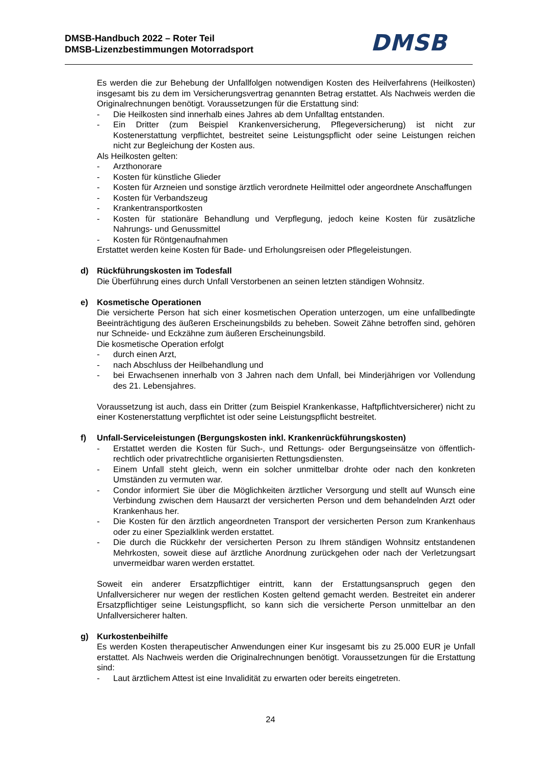DMSB-Handbuch 2022 – Roter Teil
DMSB-Lizenzbestimmungen Motorradsport
DMSB
Es werden die zur Behebung der Unfallfolgen notwendigen Kosten des Heilverfahrens (Heilkosten) insgesamt bis zu dem im Versicherungsvertrag genannten Betrag erstattet. Als Nachweis werden die Originalrechnungen benötigt. Voraussetzungen für die Erstattung sind:
- Die Heilkosten sind innerhalb eines Jahres ab dem Unfalltag entstanden.
- Ein Dritter (zum Beispiel Krankenversicherung, Pflegeversicherung) ist nicht zur Kostenerstattung verpflichtet, bestreitet seine Leistungspflicht oder seine Leistungen reichen nicht zur Begleichung der Kosten aus.
Als Heilkosten gelten:
- Arzthonorare
- Kosten für künstliche Glieder
- Kosten für Arzneien und sonstige ärztlich verordnete Heilmittel oder angeordnete Anschaffungen
- Kosten für Verbandszeug
- Krankentransportkosten
- Kosten für stationäre Behandlung und Verpflegung, jedoch keine Kosten für zusätzliche Nahrungs- und Genussmittel
- Kosten für Röntgenaufnahmen
Erstattet werden keine Kosten für Bade- und Erholungsreisen oder Pflegeleistungen.
d) Rückführungskosten im Todesfall
Die Überführung eines durch Unfall Verstorbenen an seinen letzten ständigen Wohnsitz.
e) Kosmetische Operationen
Die versicherte Person hat sich einer kosmetischen Operation unterzogen, um eine unfallbedingte Beeinträchtigung des äußeren Erscheinungsbilds zu beheben. Soweit Zähne betroffen sind, gehören nur Schneide- und Eckzähne zum äußeren Erscheinungsbild.
Die kosmetische Operation erfolgt
- durch einen Arzt,
- nach Abschluss der Heilbehandlung und
- bei Erwachsenen innerhalb von 3 Jahren nach dem Unfall, bei Minderjährigen vor Vollendung des 21. Lebensjahres.
Voraussetzung ist auch, dass ein Dritter (zum Beispiel Krankenkasse, Haftpflichtversicherer) nicht zu einer Kostenerstattung verpflichtet ist oder seine Leistungspflicht bestreitet.
f) Unfall-Serviceleistungen (Bergungskosten inkl. Krankenrückführungskosten)
- Erstattet werden die Kosten für Such-, und Rettungs- oder Bergungseinsätze von öffentlich-rechtlich oder privatrechtliche organisierten Rettungsdiensten.
- Einem Unfall steht gleich, wenn ein solcher unmittelbar drohte oder nach den konkreten Umständen zu vermuten war.
- Condor informiert Sie über die Möglichkeiten ärztlicher Versorgung und stellt auf Wunsch eine Verbindung zwischen dem Hausarzt der versicherten Person und dem behandelnden Arzt oder Krankenhaus her.
- Die Kosten für den ärztlich angeordneten Transport der versicherten Person zum Krankenhaus oder zu einer Spezialklink werden erstattet.
- Die durch die Rückkehr der versicherten Person zu Ihrem ständigen Wohnsitz entstandenen Mehrkosten, soweit diese auf ärztliche Anordnung zurückgehen oder nach der Verletzungsart unvermeidbar waren werden erstattet.
Soweit ein anderer Ersatzpflichtiger eintritt, kann der Erstattungsanspruch gegen den Unfallversicherer nur wegen der restlichen Kosten geltend gemacht werden. Bestreitet ein anderer Ersatzpflichtiger seine Leistungspflicht, so kann sich die versicherte Person unmittelbar an den Unfallversicherer halten.
g) Kurkostenbeihilfe
Es werden Kosten therapeutischer Anwendungen einer Kur insgesamt bis zu 25.000 EUR je Unfall erstattet. Als Nachweis werden die Originalrechnungen benötigt. Voraussetzungen für die Erstattung sind:
- Laut ärztlichem Attest ist eine Invalidität zu erwarten oder bereits eingetreten.
24